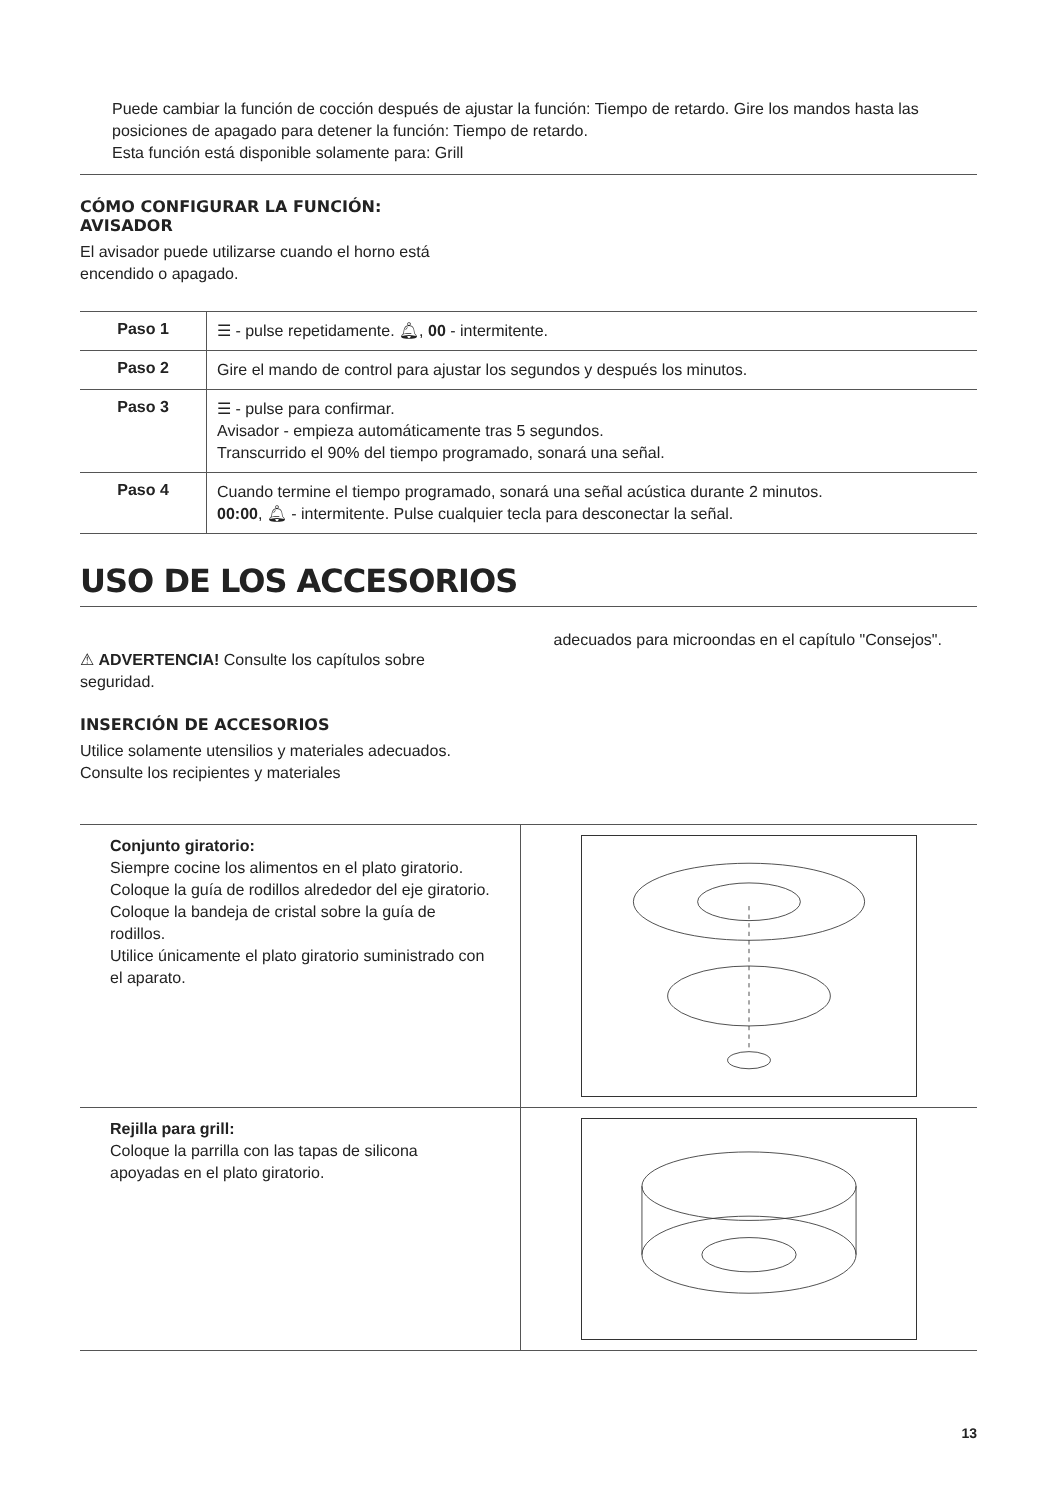Puede cambiar la función de cocción después de ajustar la función: Tiempo de retardo. Gire los mandos hasta las posiciones de apagado para detener la función: Tiempo de retardo.
Esta función está disponible solamente para: Grill
CÓMO CONFIGURAR LA FUNCIÓN:
AVISADOR
El avisador puede utilizarse cuando el horno está
encendido o apagado.
| Paso 1 | ☰ - pulse repetidamente. 🔔︎, 00 - intermitente. |
| Paso 2 | Gire el mando de control para ajustar los segundos y después los minutos. |
| Paso 3 | ☰ - pulse para confirmar. Avisador - empieza automáticamente tras 5 segundos. Transcurrido el 90% del tiempo programado, sonará una señal. |
| Paso 4 | Cuando termine el tiempo programado, sonará una señal acústica durante 2 minutos. 00:00 , 🔔︎ - intermitente. Pulse cualquier tecla para desconectar la señal. |
USO DE LOS ACCESORIOS
⚠ ADVERTENCIA! Consulte los capítulos sobre seguridad.
INSERCIÓN DE ACCESORIOS
Utilice solamente utensilios y materiales adecuados. Consulte los recipientes y materiales
adecuados para microondas en el capítulo "Consejos".
| Conjunto giratorio: Siempre cocine los alimentos en el plato giratorio. Coloque la guía de rodillos alrededor del eje giratorio. Coloque la bandeja de cristal sobre la guía de rodillos. Utilice únicamente el plato giratorio suministrado con el aparato. | |
| Rejilla para grill: Coloque la parrilla con las tapas de silicona apoyadas en el plato giratorio. | |
13